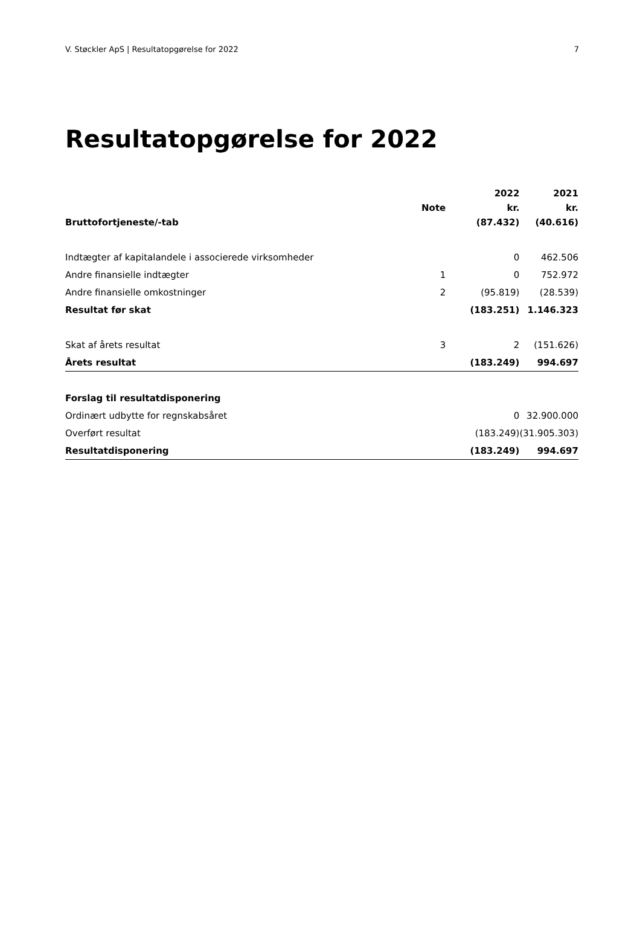V. Støckler ApS | Resultatopgørelse for 2022 7
Resultatopgørelse for 2022
| | | 2022 | 2021 |
| --- | --- | --- | --- |
| | Note | kr. | kr. |
| Bruttofortjeneste/-tab | | (87.432) | (40.616) |
| Indtægter af kapitalandele i associerede virksomheder | | 0 | 462.506 |
| Andre finansielle indtægter | 1 | 0 | 752.972 |
| Andre finansielle omkostninger | 2 | (95.819) | (28.539) |
| Resultat før skat | | (183.251) | 1.146.323 |
| Skat af årets resultat | 3 | 2 | (151.626) |
| Årets resultat | | (183.249) | 994.697 |
| Forslag til resultatdisponering | | | |
| Ordinært udbytte for regnskabsåret | | 0 | 32.900.000 |
| Overført resultat | | (183.249) | (31.905.303) |
| Resultatdisponering | | (183.249) | 994.697 |